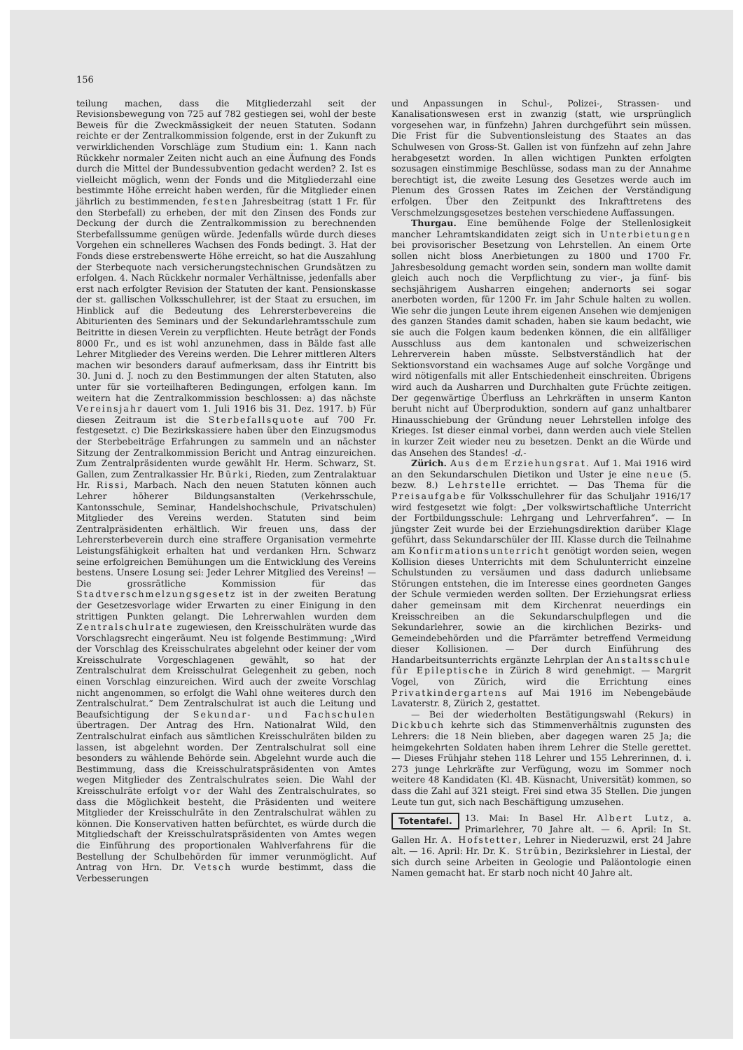156
teilung machen, dass die Mitgliederzahl seit der Revisionsbewegung von 725 auf 782 gestiegen sei, wohl der beste Beweis für die Zweckmässigkeit der neuen Statuten. Sodann reichte er der Zentralkommission folgende, erst in der Zukunft zu verwirklichenden Vorschläge zum Studium ein: 1. Kann nach Rückkehr normaler Zeiten nicht auch an eine Äufnung des Fonds durch die Mittel der Bundessubvention gedacht werden? 2. Ist es vielleicht möglich, wenn der Fonds und die Mitgliederzahl eine bestimmte Höhe erreicht haben werden, für die Mitglieder einen jährlich zu bestimmenden, festen Jahresbeitrag (statt 1 Fr. für den Sterbefall) zu erheben, der mit den Zinsen des Fonds zur Deckung der durch die Zentralkommission zu berechnenden Sterbefallssumme genügen würde. Jedenfalls würde durch dieses Vorgehen ein schnelleres Wachsen des Fonds bedingt. 3. Hat der Fonds diese erstrebenswerte Höhe erreicht, so hat die Auszahlung der Sterbequote nach versicherungstechnischen Grundsätzen zu erfolgen. 4. Nach Rückkehr normaler Verhältnisse, jedenfalls aber erst nach erfolgter Revision der Statuten der kant. Pensionskasse der st. gallischen Volksschullehrer, ist der Staat zu ersuchen, im Hinblick auf die Bedeutung des Lehrersterbevereins die Abiturienten des Seminars und der Sekundarlehramtsschule zum Beitritte in diesen Verein zu verpflichten. Heute beträgt der Fonds 8000 Fr., und es ist wohl anzunehmen, dass in Bälde fast alle Lehrer Mitglieder des Vereins werden. Die Lehrer mittleren Alters machen wir besonders darauf aufmerksam, dass ihr Eintritt bis 30. Juni d. J. noch zu den Bestimmungen der alten Statuten, also unter für sie vorteilhafteren Bedingungen, erfolgen kann. Im weitern hat die Zentralkommission beschlossen: a) das nächste Vereinsjahr dauert vom 1. Juli 1916 bis 31. Dez. 1917. b) Für diesen Zeitraum ist die Sterbefallsquote auf 700 Fr. festgesetzt. c) Die Bezirkskassiere haben über den Einzugsmodus der Sterbebeiträge Erfahrungen zu sammeln und an nächster Sitzung der Zentralkommission Bericht und Antrag einzureichen. Zum Zentralpräsidenten wurde gewählt Hr. Herm. Schwarz, St. Gallen, zum Zentralkassier Hr. Bürki, Rieden, zum Zentralaktuar Hr. Rissi, Marbach. Nach den neuen Statuten können auch Lehrer höherer Bildungsanstalten (Verkehrsschule, Kantonsschule, Seminar, Handelshochschule, Privatschulen) Mitglieder des Vereins werden. Statuten sind beim Zentralpräsidenten erhältlich. Wir freuen uns, dass der Lehrersterbeverein durch eine straffere Organisation vermehrte Leistungsfähigkeit erhalten hat und verdanken Hrn. Schwarz seine erfolgreichen Bemühungen um die Entwicklung des Vereins bestens. Unsere Losung sei: Jeder Lehrer Mitglied des Vereins! — Die grossrätliche Kommission für das Stadtverschmelzungsgesetz ist in der zweiten Beratung der Gesetzesvorlage wider Erwarten zu einer Einigung in den strittigen Punkten gelangt. Die Lehrerwahlen wurden dem Zentralschulrate zugewiesen, den Kreisschulräten wurde das Vorschlagsrecht eingeräumt. Neu ist folgende Bestimmung: „Wird der Vorschlag des Kreisschulrates abgelehnt oder keiner der vom Kreisschulrate Vorgeschlagenen gewählt, so hat der Zentralschulrat dem Kreisschulrat Gelegenheit zu geben, noch einen Vorschlag einzureichen. Wird auch der zweite Vorschlag nicht angenommen, so erfolgt die Wahl ohne weiteres durch den Zentralschulrat.“ Dem Zentralschulrat ist auch die Leitung und Beaufsichtigung der Sekundar- und Fachschulen übertragen. Der Antrag des Hrn. Nationalrat Wild, den Zentralschulrat einfach aus sämtlichen Kreisschulräten bilden zu lassen, ist abgelehnt worden. Der Zentralschulrat soll eine besonders zu wählende Behörde sein. Abgelehnt wurde auch die Bestimmung, dass die Kreisschulratspräsidenten von Amtes wegen Mitglieder des Zentralschulrates seien. Die Wahl der Kreisschulräte erfolgt vor der Wahl des Zentralschulrates, so dass die Möglichkeit besteht, die Präsidenten und weitere Mitglieder der Kreisschulräte in den Zentralschulrat wählen zu können. Die Konservativen hatten befürchtet, es würde durch die Mitgliedschaft der Kreisschulratspräsidenten von Amtes wegen die Einführung des proportionalen Wahlverfahrens für die Bestellung der Schulbehörden für immer verunmöglicht. Auf Antrag von Hrn. Dr. Vetsch wurde bestimmt, dass die Verbesserungen
und Anpassungen in Schul-, Polizei-, Strassen- und Kanalisationswesen erst in zwanzig (statt, wie ursprünglich vorgesehen war, in fünfzehn) Jahren durchgeführt sein müssen. Die Frist für die Subventionsleistung des Staates an das Schulwesen von Gross-St. Gallen ist von fünfzehn auf zehn Jahre herabgesetzt worden. In allen wichtigen Punkten erfolgten sozusagen einstimmige Beschlüsse, sodass man zu der Annahme berechtigt ist, die zweite Lesung des Gesetzes werde auch im Plenum des Grossen Rates im Zeichen der Verständigung erfolgen. Über den Zeitpunkt des Inkrafttretens des Verschmelzungsgesetzes bestehen verschiedene Auffassungen.
Thurgau. Eine bemühende Folge der Stellenlosigkeit mancher Lehramtskandidaten zeigt sich in Unterbietungen bei provisorischer Besetzung von Lehrstellen. An einem Orte sollen nicht bloss Anerbietungen zu 1800 und 1700 Fr. Jahresbesoldung gemacht worden sein, sondern man wollte damit gleich auch noch die Verpflichtung zu vier-, ja fünf- bis sechsjährigem Ausharren eingehen; andernorts sei sogar anerboten worden, für 1200 Fr. im Jahr Schule halten zu wollen. Wie sehr die jungen Leute ihrem eigenen Ansehen wie demjenigen des ganzen Standes damit schaden, haben sie kaum bedacht, wie sie auch die Folgen kaum bedenken können, die ein allfälliger Ausschluss aus dem kantonalen und schweizerischen Lehrerverein haben müsste. Selbstverständlich hat der Sektionsvorstand ein wachsames Auge auf solche Vorgänge und wird nötigenfalls mit aller Entschiedenheit einschreiten. Übrigens wird auch da Ausharren und Durchhalten gute Früchte zeitigen. Der gegenwärtige Überfluss an Lehrkräften in unserm Kanton beruht nicht auf Überproduktion, sondern auf ganz unhaltbarer Hinausschiebung der Gründung neuer Lehrstellen infolge des Krieges. Ist dieser einmal vorbei, dann werden auch viele Stellen in kurzer Zeit wieder neu zu besetzen. Denkt an die Würde und das Ansehen des Standes! -d.-
Zürich. Aus dem Erziehungsrat. Auf 1. Mai 1916 wird an den Sekundarschulen Dietikon und Uster je eine neue (5. bezw. 8.) Lehrstelle errichtet. — Das Thema für die Preisaufgabe für Volksschullehrer für das Schuljahr 1916/17 wird festgesetzt wie folgt: „Der volkswirtschaftliche Unterricht der Fortbildungsschule: Lehrgang und Lehrverfahren“. — In jüngster Zeit wurde bei der Erziehungsdirektion darüber Klage geführt, dass Sekundarschüler der III. Klasse durch die Teilnahme am Konfirmationsunterricht genötigt worden seien, wegen Kollision dieses Unterrichts mit dem Schulunterricht einzelne Schulstunden zu versäumen und dass dadurch unliebsame Störungen entstehen, die im Interesse eines geordneten Ganges der Schule vermieden werden sollten. Der Erziehungsrat erliess daher gemeinsam mit dem Kirchenrat neuerdings ein Kreisschreiben an die Sekundarschulpflegen und die Sekundarlehrer, sowie an die kirchlichen Bezirks- und Gemeindebehörden und die Pfarrämter betreffend Vermeidung dieser Kollisionen. — Der durch Einführung des Handarbeitsunterrichts ergänzte Lehrplan der Anstaltsschule für Epileptische in Zürich 8 wird genehmigt. — Margrit Vogel, von Zürich, wird die Errichtung eines Privatkindergartens auf Mai 1916 im Nebengebäude Lavaterstr. 8, Zürich 2, gestattet.
— Bei der wiederholten Bestätigungswahl (Rekurs) in Dickbuch kehrte sich das Stimmenverhältnis zugunsten des Lehrers: die 18 Nein blieben, aber dagegen waren 25 Ja; die heimgekehrten Soldaten haben ihrem Lehrer die Stelle gerettet. — Dieses Frühjahr stehen 118 Lehrer und 155 Lehrerinnen, d. i. 273 junge Lehrkräfte zur Verfügung, wozu im Sommer noch weitere 48 Kandidaten (Kl. 4B. Küsnacht, Universität) kommen, so dass die Zahl auf 321 steigt. Frei sind etwa 35 Stellen. Die jungen Leute tun gut, sich nach Beschäftigung umzusehen.
Totentafel. 13. Mai: In Basel Hr. Albert Lutz, a. Primarlehrer, 70 Jahre alt. — 6. April: In St. Gallen Hr. A. Hofstetter, Lehrer in Niederuzwil, erst 24 Jahre alt. — 16. April: Hr. Dr. K. Strübin, Bezirkslehrer in Liestal, der sich durch seine Arbeiten in Geologie und Paläontologie einen Namen gemacht hat. Er starb noch nicht 40 Jahre alt.